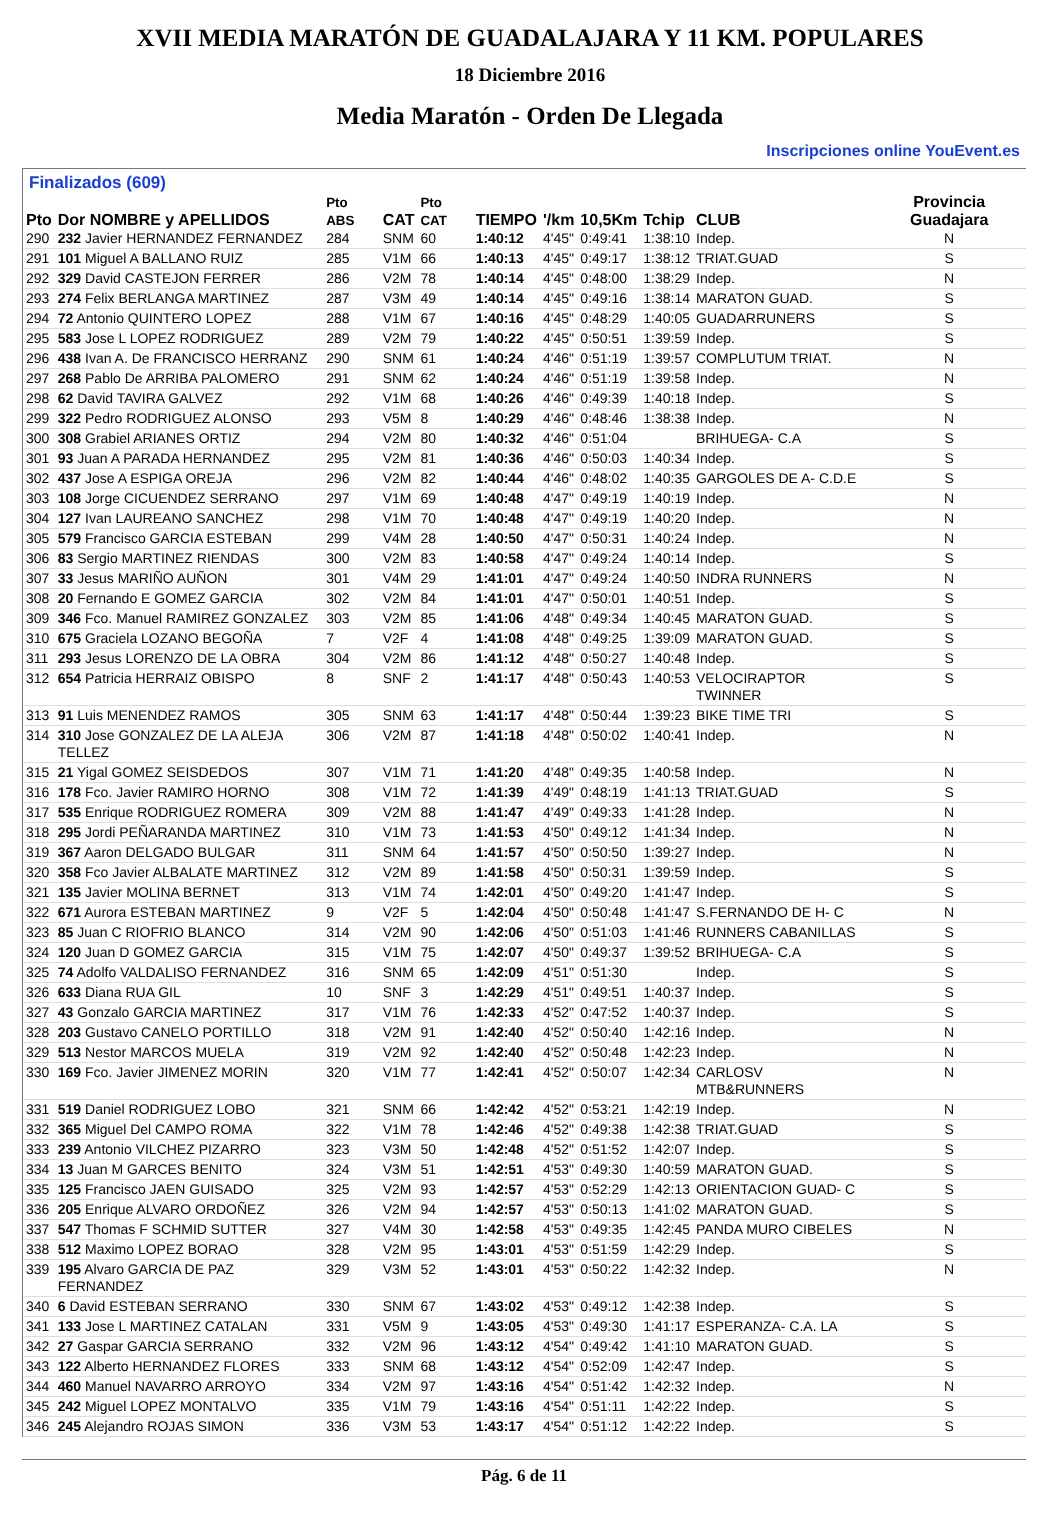XVII MEDIA MARATÓN DE GUADALAJARA Y 11 KM. POPULARES
18 Diciembre 2016
Media Maratón - Orden De Llegada
Inscripciones online YouEvent.es
Finalizados (609)
| Pto | Dor NOMBRE y APELLIDOS | Pto ABS | CAT | Pto CAT | TIEMPO | '/km | 10,5Km | Tchip | CLUB | Provincia Guadajara |
| --- | --- | --- | --- | --- | --- | --- | --- | --- | --- | --- |
| 290 | 232 Javier HERNANDEZ FERNANDEZ | 284 | SNM | 60 | 1:40:12 | 4'45" | 0:49:41 | 1:38:10 | Indep. | N |
| 291 | 101 Miguel A BALLANO RUIZ | 285 | V1M | 66 | 1:40:13 | 4'45" | 0:49:17 | 1:38:12 | TRIAT.GUAD | S |
| 292 | 329 David CASTEJON FERRER | 286 | V2M | 78 | 1:40:14 | 4'45" | 0:48:00 | 1:38:29 | Indep. | N |
| 293 | 274 Felix BERLANGA MARTINEZ | 287 | V3M | 49 | 1:40:14 | 4'45" | 0:49:16 | 1:38:14 | MARATON GUAD. | S |
| 294 | 72 Antonio QUINTERO LOPEZ | 288 | V1M | 67 | 1:40:16 | 4'45" | 0:48:29 | 1:40:05 | GUADARRUNERS | S |
| 295 | 583 Jose L LOPEZ RODRIGUEZ | 289 | V2M | 79 | 1:40:22 | 4'45" | 0:50:51 | 1:39:59 | Indep. | S |
| 296 | 438 Ivan A. De FRANCISCO HERRANZ | 290 | SNM | 61 | 1:40:24 | 4'46" | 0:51:19 | 1:39:57 | COMPLUTUM TRIAT. | N |
| 297 | 268 Pablo De ARRIBA PALOMERO | 291 | SNM | 62 | 1:40:24 | 4'46" | 0:51:19 | 1:39:58 | Indep. | N |
| 298 | 62 David TAVIRA GALVEZ | 292 | V1M | 68 | 1:40:26 | 4'46" | 0:49:39 | 1:40:18 | Indep. | S |
| 299 | 322 Pedro RODRIGUEZ ALONSO | 293 | V5M | 8 | 1:40:29 | 4'46" | 0:48:46 | 1:38:38 | Indep. | N |
| 300 | 308 Grabiel ARIANES ORTIZ | 294 | V2M | 80 | 1:40:32 | 4'46" | 0:51:04 | | BRIHUEGA- C.A | S |
| 301 | 93 Juan A PARADA HERNANDEZ | 295 | V2M | 81 | 1:40:36 | 4'46" | 0:50:03 | 1:40:34 | Indep. | S |
| 302 | 437 Jose A ESPIGA OREJA | 296 | V2M | 82 | 1:40:44 | 4'46" | 0:48:02 | 1:40:35 | GARGOLES DE A- C.D.E | S |
| 303 | 108 Jorge CICUENDEZ SERRANO | 297 | V1M | 69 | 1:40:48 | 4'47" | 0:49:19 | 1:40:19 | Indep. | N |
| 304 | 127 Ivan LAUREANO SANCHEZ | 298 | V1M | 70 | 1:40:48 | 4'47" | 0:49:19 | 1:40:20 | Indep. | N |
| 305 | 579 Francisco GARCIA ESTEBAN | 299 | V4M | 28 | 1:40:50 | 4'47" | 0:50:31 | 1:40:24 | Indep. | N |
| 306 | 83 Sergio MARTINEZ RIENDAS | 300 | V2M | 83 | 1:40:58 | 4'47" | 0:49:24 | 1:40:14 | Indep. | S |
| 307 | 33 Jesus MARIÑO AUÑON | 301 | V4M | 29 | 1:41:01 | 4'47" | 0:49:24 | 1:40:50 | INDRA RUNNERS | N |
| 308 | 20 Fernando E GOMEZ GARCIA | 302 | V2M | 84 | 1:41:01 | 4'47" | 0:50:01 | 1:40:51 | Indep. | S |
| 309 | 346 Fco. Manuel RAMIREZ GONZALEZ | 303 | V2M | 85 | 1:41:06 | 4'48" | 0:49:34 | 1:40:45 | MARATON GUAD. | S |
| 310 | 675 Graciela LOZANO BEGOÑA | 7 | V2F | 4 | 1:41:08 | 4'48" | 0:49:25 | 1:39:09 | MARATON GUAD. | S |
| 311 | 293 Jesus LORENZO DE LA OBRA | 304 | V2M | 86 | 1:41:12 | 4'48" | 0:50:27 | 1:40:48 | Indep. | S |
| 312 | 654 Patricia HERRAIZ OBISPO | 8 | SNF | 2 | 1:41:17 | 4'48" | 0:50:43 | 1:40:53 | VELOCIRAPTOR TWINNER | S |
| 313 | 91 Luis MENENDEZ RAMOS | 305 | SNM | 63 | 1:41:17 | 4'48" | 0:50:44 | 1:39:23 | BIKE TIME TRI | S |
| 314 | 310 Jose GONZALEZ DE LA ALEJA TELLEZ | 306 | V2M | 87 | 1:41:18 | 4'48" | 0:50:02 | 1:40:41 | Indep. | N |
| 315 | 21 Yigal GOMEZ SEISDEDOS | 307 | V1M | 71 | 1:41:20 | 4'48" | 0:49:35 | 1:40:58 | Indep. | N |
| 316 | 178 Fco. Javier RAMIRO HORNO | 308 | V1M | 72 | 1:41:39 | 4'49" | 0:48:19 | 1:41:13 | TRIAT.GUAD | S |
| 317 | 535 Enrique RODRIGUEZ ROMERA | 309 | V2M | 88 | 1:41:47 | 4'49" | 0:49:33 | 1:41:28 | Indep. | N |
| 318 | 295 Jordi PEÑARANDA MARTINEZ | 310 | V1M | 73 | 1:41:53 | 4'50" | 0:49:12 | 1:41:34 | Indep. | N |
| 319 | 367 Aaron DELGADO BULGAR | 311 | SNM | 64 | 1:41:57 | 4'50" | 0:50:50 | 1:39:27 | Indep. | N |
| 320 | 358 Fco Javier ALBALATE MARTINEZ | 312 | V2M | 89 | 1:41:58 | 4'50" | 0:50:31 | 1:39:59 | Indep. | S |
| 321 | 135 Javier MOLINA BERNET | 313 | V1M | 74 | 1:42:01 | 4'50" | 0:49:20 | 1:41:47 | Indep. | S |
| 322 | 671 Aurora ESTEBAN MARTINEZ | 9 | V2F | 5 | 1:42:04 | 4'50" | 0:50:48 | 1:41:47 | S.FERNANDO DE H- C | N |
| 323 | 85 Juan C RIOFRIO BLANCO | 314 | V2M | 90 | 1:42:06 | 4'50" | 0:51:03 | 1:41:46 | RUNNERS CABANILLAS | S |
| 324 | 120 Juan D GOMEZ GARCIA | 315 | V1M | 75 | 1:42:07 | 4'50" | 0:49:37 | 1:39:52 | BRIHUEGA- C.A | S |
| 325 | 74 Adolfo VALDALISO FERNANDEZ | 316 | SNM | 65 | 1:42:09 | 4'51" | 0:51:30 | | Indep. | S |
| 326 | 633 Diana RUA GIL | 10 | SNF | 3 | 1:42:29 | 4'51" | 0:49:51 | 1:40:37 | Indep. | S |
| 327 | 43 Gonzalo GARCIA MARTINEZ | 317 | V1M | 76 | 1:42:33 | 4'52" | 0:47:52 | 1:40:37 | Indep. | S |
| 328 | 203 Gustavo CANELO PORTILLO | 318 | V2M | 91 | 1:42:40 | 4'52" | 0:50:40 | 1:42:16 | Indep. | N |
| 329 | 513 Nestor MARCOS MUELA | 319 | V2M | 92 | 1:42:40 | 4'52" | 0:50:48 | 1:42:23 | Indep. | N |
| 330 | 169 Fco. Javier JIMENEZ MORIN | 320 | V1M | 77 | 1:42:41 | 4'52" | 0:50:07 | 1:42:34 | CARLOSV MTB&RUNNERS | N |
| 331 | 519 Daniel RODRIGUEZ LOBO | 321 | SNM | 66 | 1:42:42 | 4'52" | 0:53:21 | 1:42:19 | Indep. | N |
| 332 | 365 Miguel Del CAMPO ROMA | 322 | V1M | 78 | 1:42:46 | 4'52" | 0:49:38 | 1:42:38 | TRIAT.GUAD | S |
| 333 | 239 Antonio VILCHEZ PIZARRO | 323 | V3M | 50 | 1:42:48 | 4'52" | 0:51:52 | 1:42:07 | Indep. | S |
| 334 | 13 Juan M GARCES BENITO | 324 | V3M | 51 | 1:42:51 | 4'53" | 0:49:30 | 1:40:59 | MARATON GUAD. | S |
| 335 | 125 Francisco JAEN GUISADO | 325 | V2M | 93 | 1:42:57 | 4'53" | 0:52:29 | 1:42:13 | ORIENTACION GUAD- C | S |
| 336 | 205 Enrique ALVARO ORDOÑEZ | 326 | V2M | 94 | 1:42:57 | 4'53" | 0:50:13 | 1:41:02 | MARATON GUAD. | S |
| 337 | 547 Thomas F SCHMID SUTTER | 327 | V4M | 30 | 1:42:58 | 4'53" | 0:49:35 | 1:42:45 | PANDA MURO CIBELES | N |
| 338 | 512 Maximo LOPEZ BORAO | 328 | V2M | 95 | 1:43:01 | 4'53" | 0:51:59 | 1:42:29 | Indep. | S |
| 339 | 195 Alvaro GARCIA DE PAZ FERNANDEZ | 329 | V3M | 52 | 1:43:01 | 4'53" | 0:50:22 | 1:42:32 | Indep. | N |
| 340 | 6 David ESTEBAN SERRANO | 330 | SNM | 67 | 1:43:02 | 4'53" | 0:49:12 | 1:42:38 | Indep. | S |
| 341 | 133 Jose L MARTINEZ CATALAN | 331 | V5M | 9 | 1:43:05 | 4'53" | 0:49:30 | 1:41:17 | ESPERANZA- C.A. LA | S |
| 342 | 27 Gaspar GARCIA SERRANO | 332 | V2M | 96 | 1:43:12 | 4'54" | 0:49:42 | 1:41:10 | MARATON GUAD. | S |
| 343 | 122 Alberto HERNANDEZ FLORES | 333 | SNM | 68 | 1:43:12 | 4'54" | 0:52:09 | 1:42:47 | Indep. | S |
| 344 | 460 Manuel NAVARRO ARROYO | 334 | V2M | 97 | 1:43:16 | 4'54" | 0:51:42 | 1:42:32 | Indep. | N |
| 345 | 242 Miguel LOPEZ MONTALVO | 335 | V1M | 79 | 1:43:16 | 4'54" | 0:51:11 | 1:42:22 | Indep. | S |
| 346 | 245 Alejandro ROJAS SIMON | 336 | V3M | 53 | 1:43:17 | 4'54" | 0:51:12 | 1:42:22 | Indep. | S |
Pág. 6 de 11